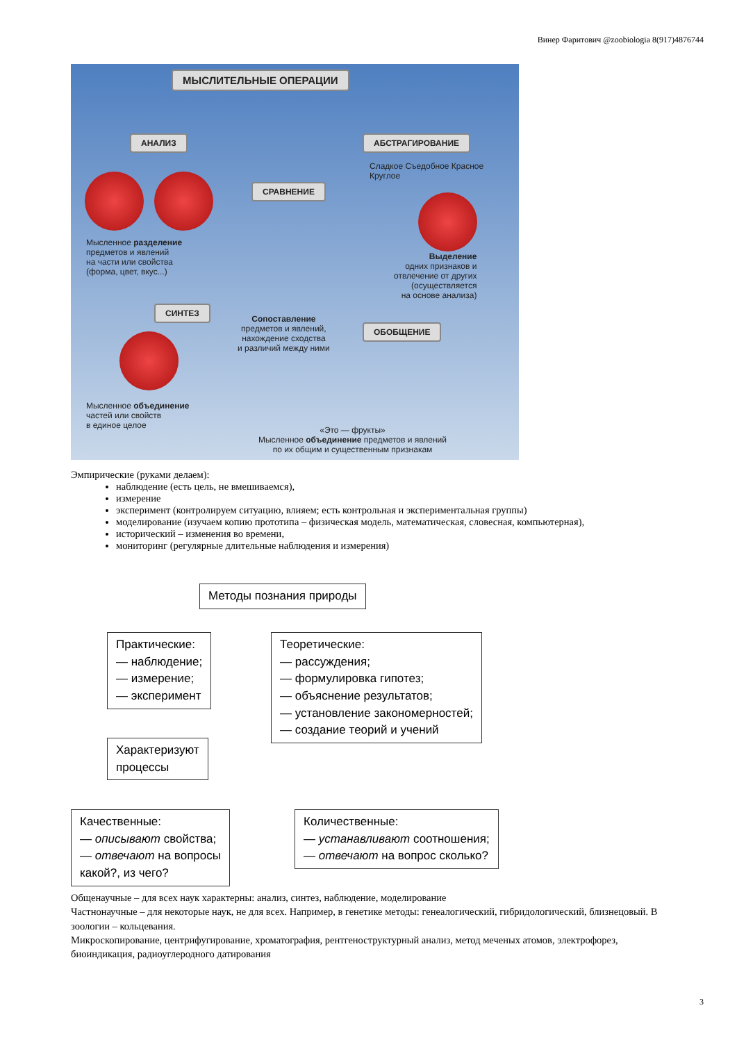Винер Фаритович @zoobiologia 8(917)4876744
МЫСЛИТЕЛЬНЫЕ ОПЕРАЦИИ
АНАЛИЗ АБСТРАГИРОВАНИЕ
СРАВНЕНИЕ
Сладкое Съедобное Красное
Круглое
Мысленное разделение
предметов и явлений
на части или свойства
(форма, цвет, вкус...)
Выделение
одних признаков и
отвлечение от других
(осуществляется
на основе анализа)
СИНТЕЗ
Сопоставление
предметов и явлений,
нахождение сходства
и различий между ними
ОБОБЩЕНИЕ
Мысленное объединение
частей или свойств
в единое целое
«Это — фрукты»
Мысленное объединение предметов и явлений
по их общим и существенным признакам
Эмпирические (руками делаем):
наблюдение (есть цель, не вмешиваемся),
измерение
эксперимент (контролируем ситуацию, влияем; есть контрольная и экспериментальная группы)
моделирование (изучаем копию прототипа – физическая модель, математическая, словесная, компьютерная),
исторический – изменения во времени,
мониторинг (регулярные длительные наблюдения и измерения)
Методы познания природы
Практические:
— наблюдение;
— измерение;
— эксперимент
Теоретические:
— рассуждения;
— формулировка гипотез;
— объяснение результатов;
— установление закономерностей;
— создание теорий и учений
Характеризуют
процессы
Качественные:
— описывают свойства;
— отвечают на вопросы
какой?, из чего?
Количественные:
— устанавливают соотношения;
— отвечают на вопрос сколько?
Общенаучные – для всех наук характерны: анализ, синтез, наблюдение, моделирование
Частнонаучные – для некоторые наук, не для всех. Например, в генетике методы: генеалогический, гибридологический, близнецовый. В зоологии – кольцевания.
Микроскопирование, центрифугирование, хроматография, рентгеноструктурный анализ, метод меченых атомов, электрофорез, биоиндикация, радиоуглеродного датирования
3